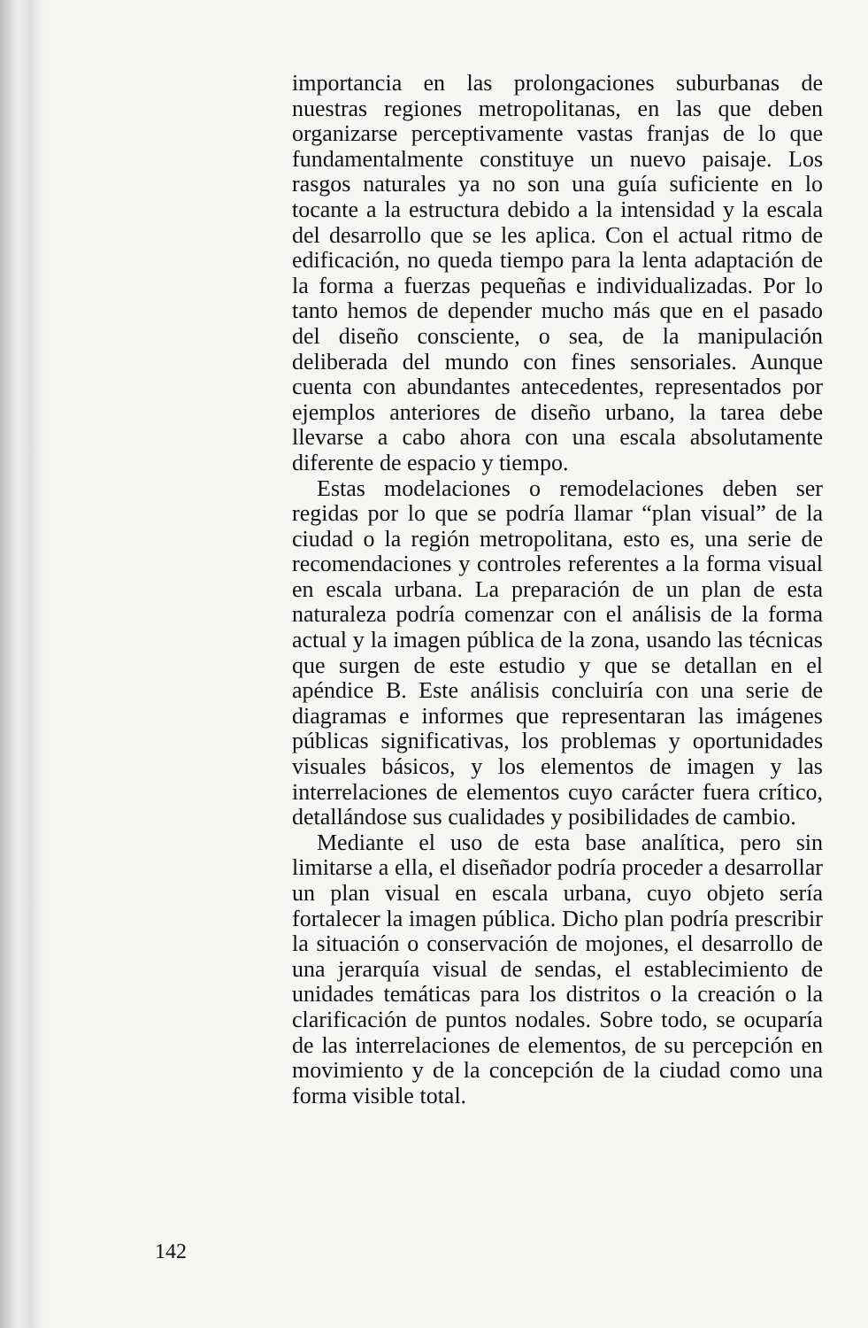importancia en las prolongaciones suburbanas de nuestras regiones metropolitanas, en las que deben organizarse perceptivamente vastas franjas de lo que fundamentalmente constituye un nuevo paisaje. Los rasgos naturales ya no son una guía suficiente en lo tocante a la estructura debido a la intensidad y la escala del desarrollo que se les aplica. Con el actual ritmo de edificación, no queda tiempo para la lenta adaptación de la forma a fuerzas pequeñas e individualizadas. Por lo tanto hemos de depender mucho más que en el pasado del diseño consciente, o sea, de la manipulación deliberada del mundo con fines sensoriales. Aunque cuenta con abundantes antecedentes, representados por ejemplos anteriores de diseño urbano, la tarea debe llevarse a cabo ahora con una escala absolutamente diferente de espacio y tiempo.
Estas modelaciones o remodelaciones deben ser regidas por lo que se podría llamar “plan visual” de la ciudad o la región metropolitana, esto es, una serie de recomendaciones y controles referentes a la forma visual en escala urbana. La preparación de un plan de esta naturaleza podría comenzar con el análisis de la forma actual y la imagen pública de la zona, usando las técnicas que surgen de este estudio y que se detallan en el apéndice B. Este análisis concluiría con una serie de diagramas e informes que representaran las imágenes públicas significativas, los problemas y oportunidades visuales básicos, y los elementos de imagen y las interrelaciones de elementos cuyo carácter fuera crítico, detallándose sus cualidades y posibilidades de cambio.
Mediante el uso de esta base analítica, pero sin limitarse a ella, el diseñador podría proceder a desarrollar un plan visual en escala urbana, cuyo objeto sería fortalecer la imagen pública. Dicho plan podría prescribir la situación o conservación de mojones, el desarrollo de una jerarquía visual de sendas, el establecimiento de unidades temáticas para los distritos o la creación o la clarificación de puntos nodales. Sobre todo, se ocuparía de las interrelaciones de elementos, de su percepción en movimiento y de la concepción de la ciudad como una forma visible total.
142